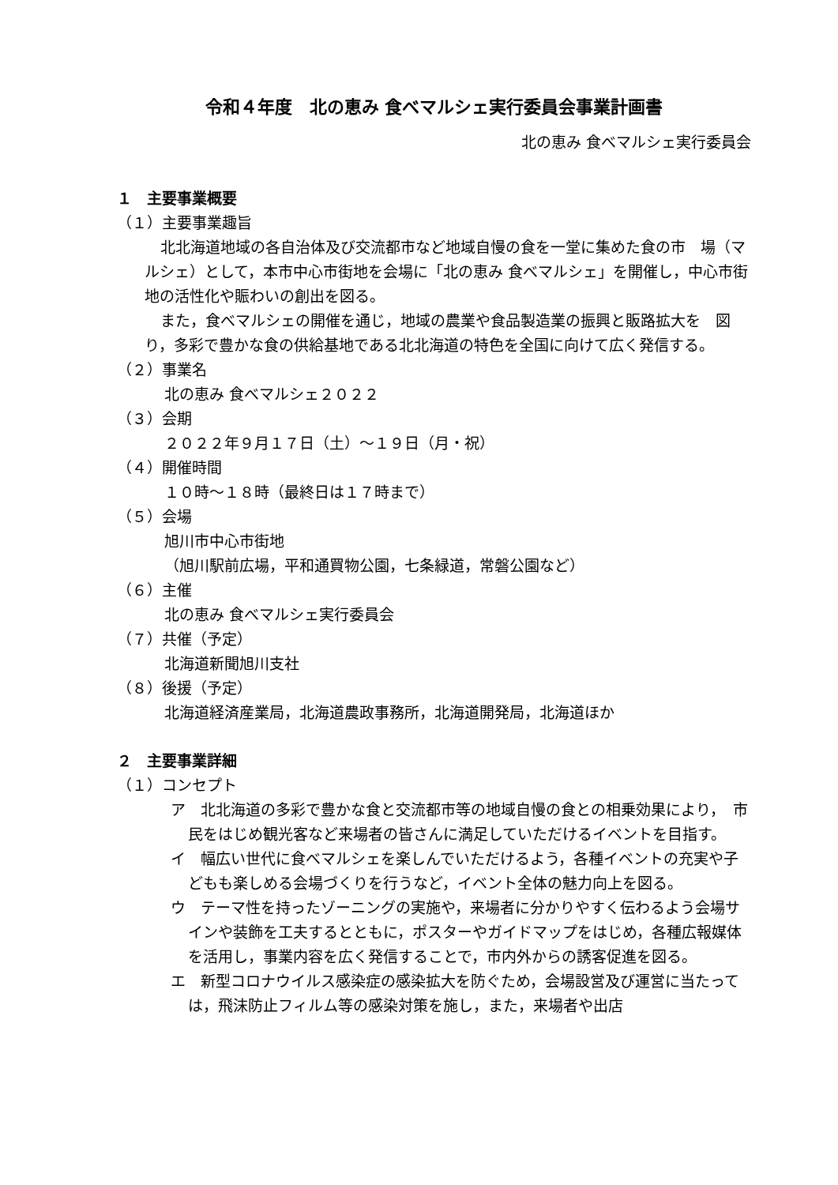令和４年度　北の恵み 食べマルシェ実行委員会事業計画書
北の恵み 食べマルシェ実行委員会
１　主要事業概要
（１）主要事業趣旨
北北海道地域の各自治体及び交流都市など地域自慢の食を一堂に集めた食の市　場（マルシェ）として，本市中心市街地を会場に「北の恵み 食べマルシェ」を開催し，中心市街地の活性化や賑わいの創出を図る。
また，食べマルシェの開催を通じ，地域の農業や食品製造業の振興と販路拡大を　図り，多彩で豊かな食の供給基地である北北海道の特色を全国に向けて広く発信する。
（２）事業名
北の恵み 食べマルシェ２０２２
（３）会期
２０２２年９月１７日（土）～１９日（月・祝）
（４）開催時間
１０時～１８時（最終日は１７時まで）
（５）会場
旭川市中心市街地
（旭川駅前広場，平和通買物公園，七条緑道，常磐公園など）
（６）主催
北の恵み 食べマルシェ実行委員会
（７）共催（予定）
北海道新聞旭川支社
（８）後援（予定）
北海道経済産業局，北海道農政事務所，北海道開発局，北海道ほか
２　主要事業詳細
（１）コンセプト
ア　北北海道の多彩で豊かな食と交流都市等の地域自慢の食との相乗効果により，　市民をはじめ観光客など来場者の皆さんに満足していただけるイベントを目指す。
イ　幅広い世代に食べマルシェを楽しんでいただけるよう，各種イベントの充実や子どもも楽しめる会場づくりを行うなど，イベント全体の魅力向上を図る。
ウ　テーマ性を持ったゾーニングの実施や，来場者に分かりやすく伝わるよう会場サインや装飾を工夫するとともに，ポスターやガイドマップをはじめ，各種広報媒体を活用し，事業内容を広く発信することで，市内外からの誘客促進を図る。
エ　新型コロナウイルス感染症の感染拡大を防ぐため，会場設営及び運営に当たっては，飛沫防止フィルム等の感染対策を施し，また，来場者や出店